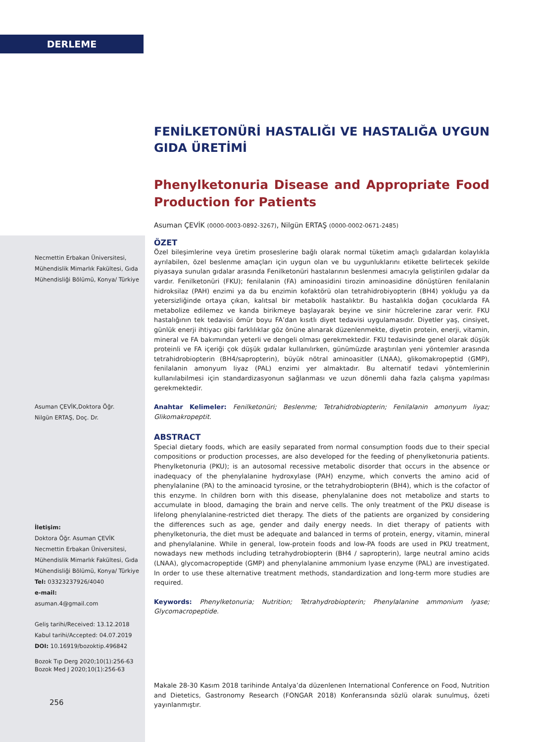DERLEME
Necmettin Erbakan Üniversitesi, Mühendislik Mimarlık Fakültesi, Gıda Mühendisliği Bölümü, Konya/ Türkiye
Asuman ÇEVİK,Doktora Öğr.
Nilgün ERTAŞ, Doç. Dr.
İletişim:
Doktora Öğr. Asuman ÇEVİK
Necmettin Erbakan Üniversitesi, Mühendislik Mimarlık Fakültesi, Gıda Mühendisliği Bölümü, Konya/ Türkiye
Tel: 03323237926/4040
e-mail:
asuman.4@gmail.com
Geliş tarihi/Received: 13.12.2018
Kabul tarihi/Accepted: 04.07.2019
DOI: 10.16919/bozoktip.496842
Bozok Tıp Derg 2020;10(1):256-63
Bozok Med J 2020;10(1):256-63
256
FENİLKETONÜRİ HASTALIĞI VE HASTALIĞA UYGUN GIDA ÜRETİMİ
Phenylketonuria Disease and Appropriate Food Production for Patients
Asuman ÇEVİK (0000-0003-0892-3267), Nilgün ERTAŞ (0000-0002-0671-2485)
ÖZET
Özel bileşimlerine veya üretim proseslerine bağlı olarak normal tüketim amaçlı gıdalardan kolaylıkla ayrılabilen, özel beslenme amaçları için uygun olan ve bu uygunluklarını etikette belirtecek şekilde piyasaya sunulan gıdalar arasında Fenilketonüri hastalarının beslenmesi amacıyla geliştirilen gıdalar da vardır. Fenilketonüri (FKU); fenilalanin (FA) aminoasidini tirozin aminoasidine dönüştüren fenilalanin hidroksilaz (PAH) enzimi ya da bu enzimin kofaktörü olan tetrahidrobiyopterin (BH4) yokluğu ya da yetersizliğinde ortaya çıkan, kalıtsal bir metabolik hastalıktır. Bu hastalıkla doğan çocuklarda FA metabolize edilemez ve kanda birikmeye başlayarak beyine ve sinir hücrelerine zarar verir. FKU hastalığının tek tedavisi ömür boyu FA’dan kısıtlı diyet tedavisi uygulamasıdır. Diyetler yaş, cinsiyet, günlük enerji ihtiyacı gibi farklılıklar göz önüne alınarak düzenlenmekte, diyetin protein, enerji, vitamin, mineral ve FA bakımından yeterli ve dengeli olması gerekmektedir. FKU tedavisinde genel olarak düşük proteinli ve FA içeriği çok düşük gıdalar kullanılırken, günümüzde araştırılan yeni yöntemler arasında tetrahidrobiopterin (BH4/sapropterin), büyük nötral aminoasitler (LNAA), glikomakropeptid (GMP), fenilalanin amonyum liyaz (PAL) enzimi yer almaktadır. Bu alternatif tedavi yöntemlerinin kullanılabilmesi için standardizasyonun sağlanması ve uzun dönemli daha fazla çalışma yapılması gerekmektedir.
Anahtar Kelimeler: Fenilketonüri; Beslenme; Tetrahidrobiopterin; Fenilalanin amonyum liyaz; Glikomakropeptit.
ABSTRACT
Special dietary foods, which are easily separated from normal consumption foods due to their special compositions or production processes, are also developed for the feeding of phenylketonuria patients. Phenylketonuria (PKU); is an autosomal recessive metabolic disorder that occurs in the absence or inadequacy of the phenylalanine hydroxylase (PAH) enzyme, which converts the amino acid of phenylalanine (PA) to the aminoacid tyrosine, or the tetrahydrobiopterin (BH4), which is the cofactor of this enzyme. In children born with this disease, phenylalanine does not metabolize and starts to accumulate in blood, damaging the brain and nerve cells. The only treatment of the PKU disease is lifelong phenylalanine-restricted diet therapy. The diets of the patients are organized by considering the differences such as age, gender and daily energy needs. In diet therapy of patients with phenylketonuria, the diet must be adequate and balanced in terms of protein, energy, vitamin, mineral and phenylalanine. While in general, low-protein foods and low-PA foods are used in PKU treatment, nowadays new methods including tetrahydrobiopterin (BH4 / sapropterin), large neutral amino acids (LNAA), glycomacropeptide (GMP) and phenylalanine ammonium lyase enzyme (PAL) are investigated. In order to use these alternative treatment methods, standardization and long-term more studies are required.
Keywords: Phenylketonuria; Nutrition; Tetrahydrobiopterin; Phenylalanine ammonium lyase; Glycomacropeptide.
Makale 28-30 Kasım 2018 tarihinde Antalya’da düzenlenen International Conference on Food, Nutrition and Dietetics, Gastronomy Research (FONGAR 2018) Konferansında sözlü olarak sunulmuş, özeti yayınlanmıştır.